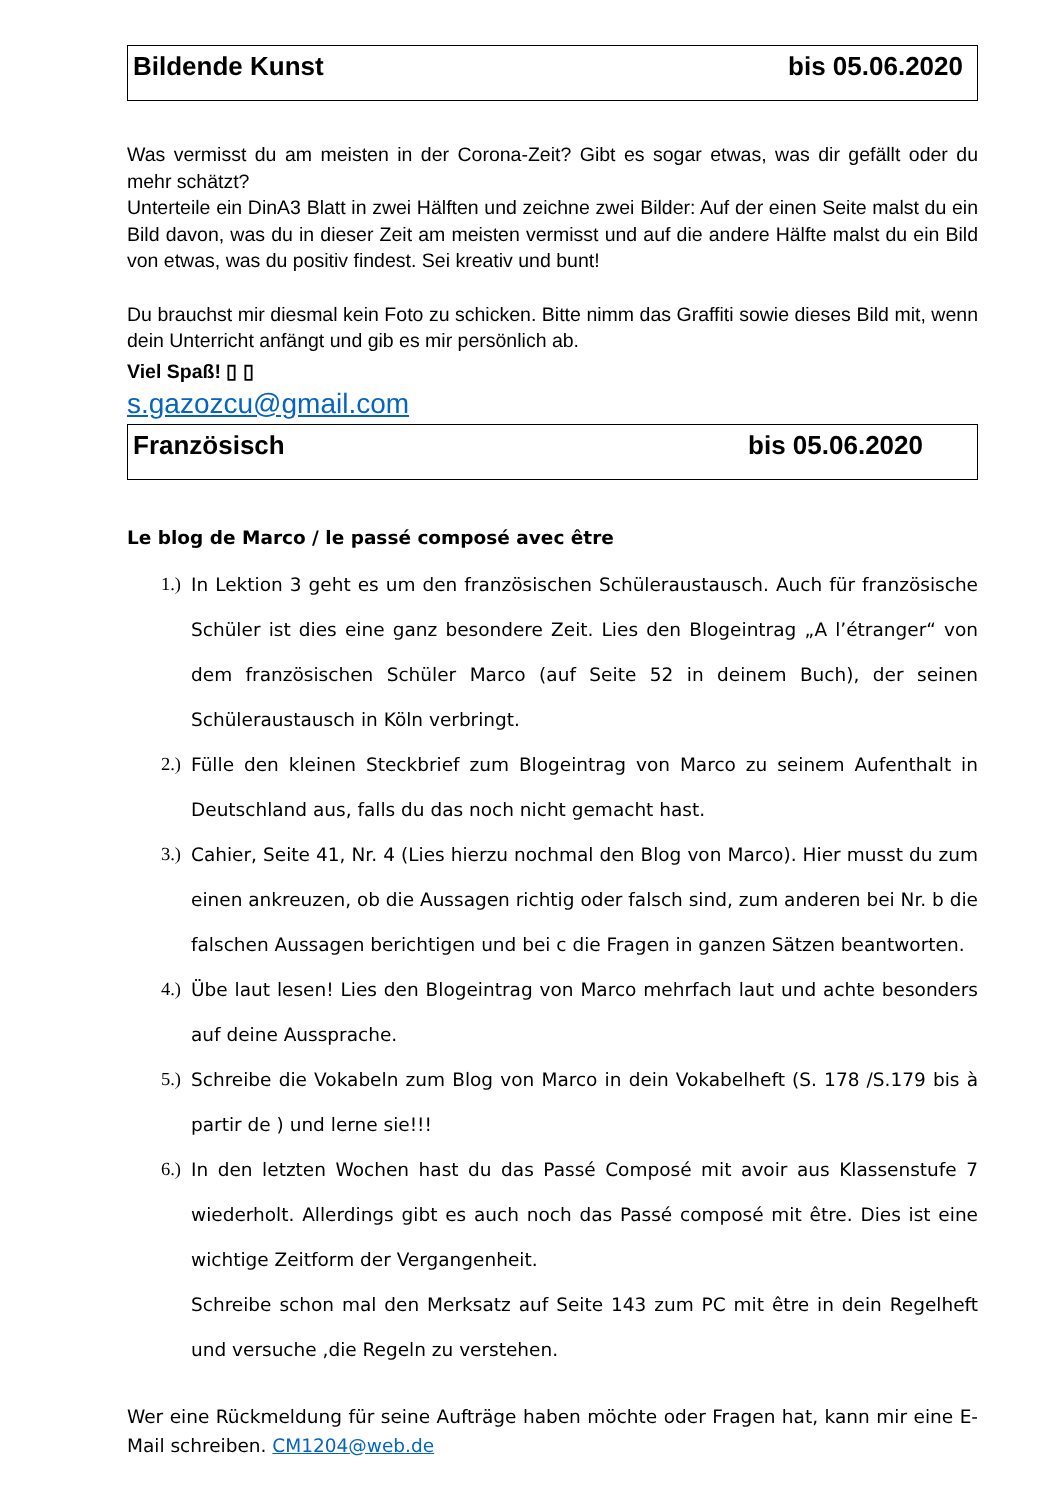Bildende Kunst bis 05.06.2020
Was vermisst du am meisten in der Corona-Zeit? Gibt es sogar etwas, was dir gefällt oder du mehr schätzt?
Unterteile ein DinA3 Blatt in zwei Hälften und zeichne zwei Bilder: Auf der einen Seite malst du ein Bild davon, was du in dieser Zeit am meisten vermisst und auf die andere Hälfte malst du ein Bild von etwas, was du positiv findest. Sei kreativ und bunt!
Du brauchst mir diesmal kein Foto zu schicken. Bitte nimm das Graffiti sowie dieses Bild mit, wenn dein Unterricht anfängt und gib es mir persönlich ab.
Viel Spaß! ▯ ▯
s.gazozcu@gmail.com
Französisch bis 05.06.2020
Le blog de Marco / le passé composé avec être
1.) In Lektion 3 geht es um den französischen Schüleraustausch. Auch für französische Schüler ist dies eine ganz besondere Zeit. Lies den Blogeintrag „A l’étranger“ von dem französischen Schüler Marco (auf Seite 52 in deinem Buch), der seinen Schüleraustausch in Köln verbringt.
2.) Fülle den kleinen Steckbrief zum Blogeintrag von Marco zu seinem Aufenthalt in Deutschland aus, falls du das noch nicht gemacht hast.
3.) Cahier, Seite 41, Nr. 4 (Lies hierzu nochmal den Blog von Marco). Hier musst du zum einen ankreuzen, ob die Aussagen richtig oder falsch sind, zum anderen bei Nr. b die falschen Aussagen berichtigen und bei c die Fragen in ganzen Sätzen beantworten.
4.) Übe laut lesen! Lies den Blogeintrag von Marco mehrfach laut und achte besonders auf deine Aussprache.
5.) Schreibe die Vokabeln zum Blog von Marco in dein Vokabelheft (S. 178 /S.179 bis à partir de ) und lerne sie!!!
6.) In den letzten Wochen hast du das Passé Composé mit avoir aus Klassenstufe 7 wiederholt. Allerdings gibt es auch noch das Passé composé mit être. Dies ist eine wichtige Zeitform der Vergangenheit.
Schreibe schon mal den Merksatz auf Seite 143 zum PC mit être in dein Regelheft und versuche ,die Regeln zu verstehen.
Wer eine Rückmeldung für seine Aufträge haben möchte oder Fragen hat, kann mir eine E-Mail schreiben. CM1204@web.de